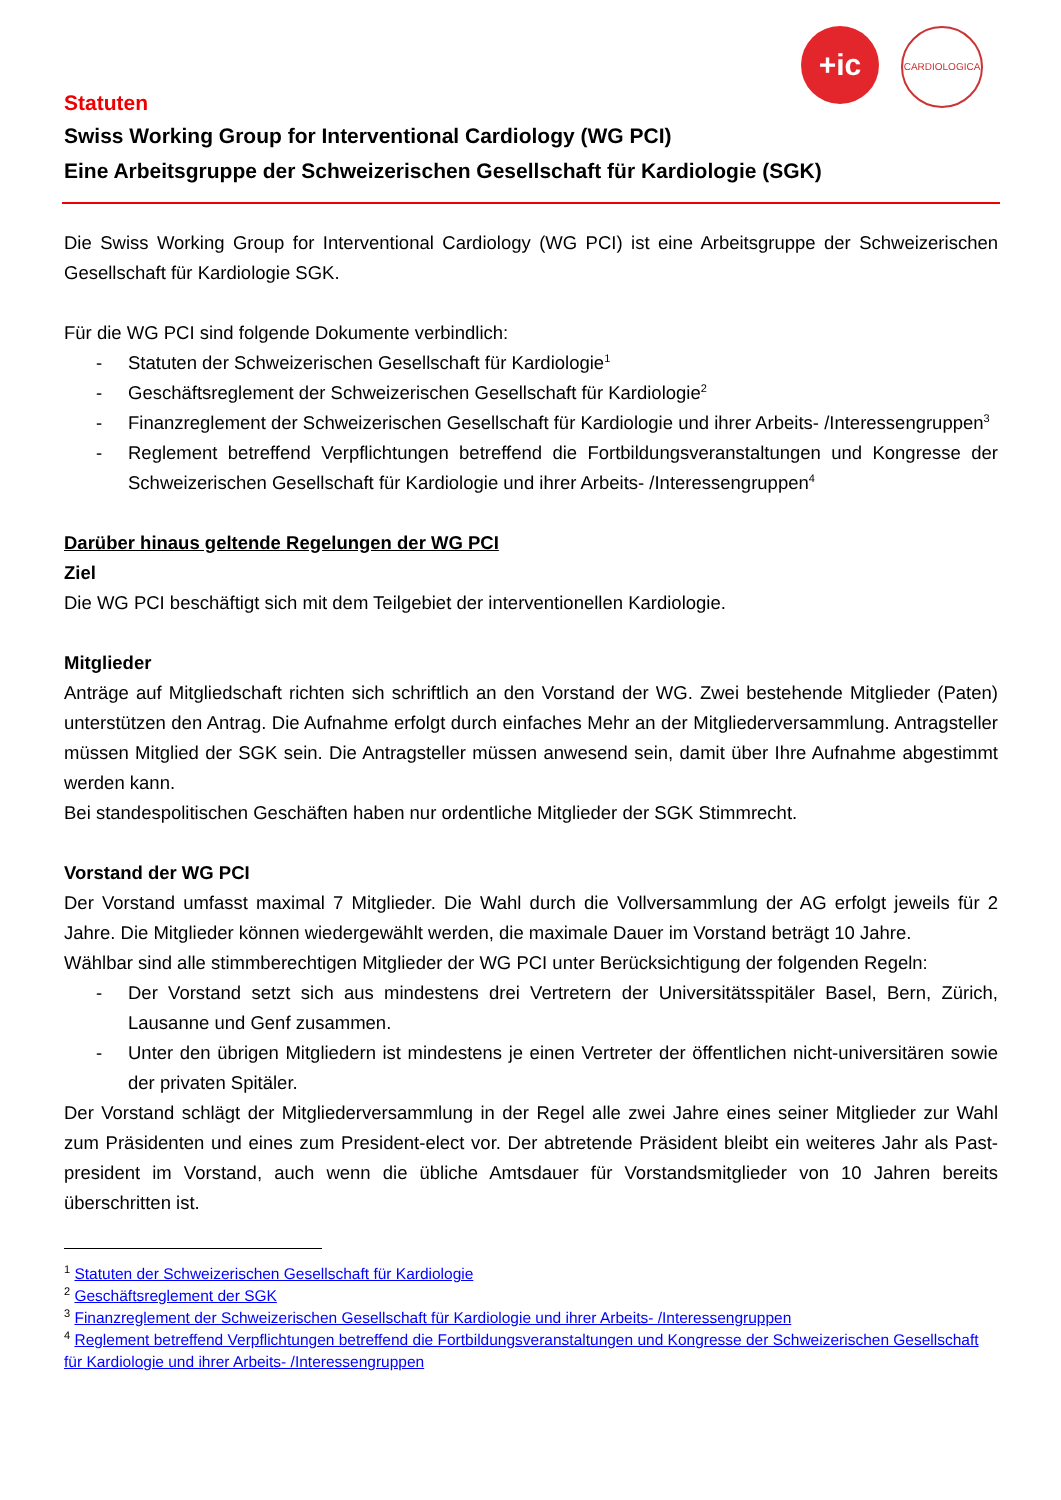+ic
CARDIOLOGICA
Statuten
Swiss Working Group for Interventional Cardiology (WG PCI)
Eine Arbeitsgruppe der Schweizerischen Gesellschaft für Kardiologie (SGK)
Die Swiss Working Group for Interventional Cardiology (WG PCI) ist eine Arbeitsgruppe der Schweizerischen Gesellschaft für Kardiologie SGK.
Für die WG PCI sind folgende Dokumente verbindlich:
- Statuten der Schweizerischen Gesellschaft für Kardiologie<sup>1</sup>
- Geschäftsreglement der Schweizerischen Gesellschaft für Kardiologie<sup>2</sup>
- Finanzreglement der Schweizerischen Gesellschaft für Kardiologie und ihrer Arbeits- /Interessengruppen<sup>3</sup>
- Reglement betreffend Verpflichtungen betreffend die Fortbildungsveranstaltungen und Kongresse der Schweizerischen Gesellschaft für Kardiologie und ihrer Arbeits- /Interessengruppen<sup>4</sup>
Darüber hinaus geltende Regelungen der WG PCI
Ziel
Die WG PCI beschäftigt sich mit dem Teilgebiet der interventionellen Kardiologie.
Mitglieder
Anträge auf Mitgliedschaft richten sich schriftlich an den Vorstand der WG. Zwei bestehende Mitglieder (Paten) unterstützen den Antrag. Die Aufnahme erfolgt durch einfaches Mehr an der Mitgliederversammlung. Antragsteller müssen Mitglied der SGK sein. Die Antragsteller müssen anwesend sein, damit über Ihre Aufnahme abgestimmt werden kann.
Bei standespolitischen Geschäften haben nur ordentliche Mitglieder der SGK Stimmrecht.
Vorstand der WG PCI
Der Vorstand umfasst maximal 7 Mitglieder. Die Wahl durch die Vollversammlung der AG erfolgt jeweils für 2 Jahre. Die Mitglieder können wiedergewählt werden, die maximale Dauer im Vorstand beträgt 10 Jahre.
Wählbar sind alle stimmberechtigen Mitglieder der WG PCI unter Berücksichtigung der folgenden Regeln:
- Der Vorstand setzt sich aus mindestens drei Vertretern der Universitätsspitäler Basel, Bern, Zürich, Lausanne und Genf zusammen.
- Unter den übrigen Mitgliedern ist mindestens je einen Vertreter der öffentlichen nicht-universitären sowie der privaten Spitäler.
Der Vorstand schlägt der Mitgliederversammlung in der Regel alle zwei Jahre eines seiner Mitglieder zur Wahl zum Präsidenten und eines zum President-elect vor. Der abtretende Präsident bleibt ein weiteres Jahr als Past-president im Vorstand, auch wenn die übliche Amtsdauer für Vorstandsmitglieder von 10 Jahren bereits überschritten ist.
<sup>1</sup> Statuten der Schweizerischen Gesellschaft für Kardiologie
<sup>2</sup> Geschäftsreglement der SGK
<sup>3</sup> Finanzreglement der Schweizerischen Gesellschaft für Kardiologie und ihrer Arbeits- /Interessengruppen
<sup>4</sup> Reglement betreffend Verpflichtungen betreffend die Fortbildungsveranstaltungen und Kongresse der Schweizerischen Gesellschaft für Kardiologie und ihrer Arbeits- /Interessengruppen